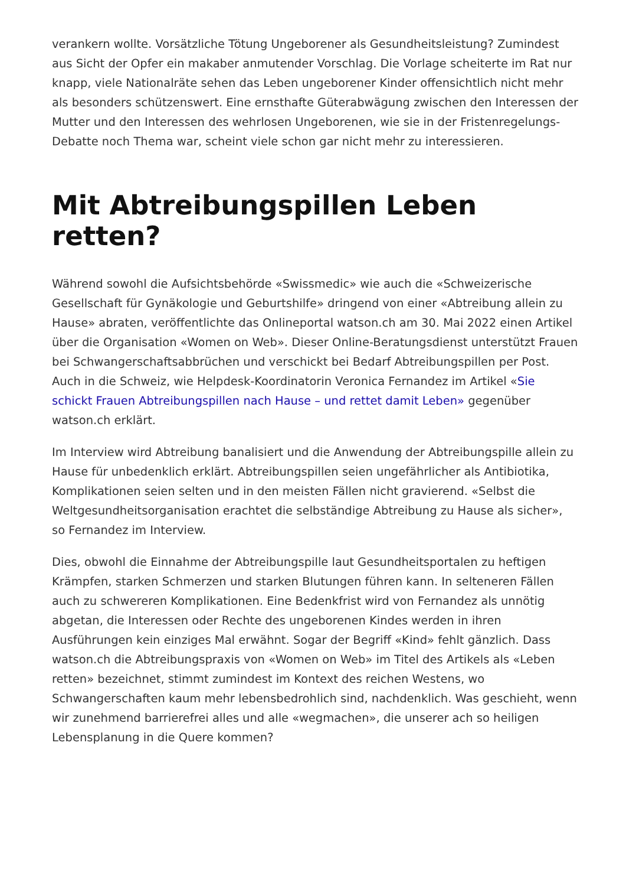verankern wollte. Vorsätzliche Tötung Ungeborener als Gesundheitsleistung? Zumindest aus Sicht der Opfer ein makaber anmutender Vorschlag. Die Vorlage scheiterte im Rat nur knapp, viele Nationalräte sehen das Leben ungeborener Kinder offensichtlich nicht mehr als besonders schützenswert. Eine ernsthafte Güterabwägung zwischen den Interessen der Mutter und den Interessen des wehrlosen Ungeborenen, wie sie in der Fristenregelungs-Debatte noch Thema war, scheint viele schon gar nicht mehr zu interessieren.
Mit Abtreibungspillen Leben retten?
Während sowohl die Aufsichtsbehörde «Swissmedic» wie auch die «Schweizerische Gesellschaft für Gynäkologie und Geburtshilfe» dringend von einer «Abtreibung allein zu Hause» abraten, veröffentlichte das Onlineportal watson.ch am 30. Mai 2022 einen Artikel über die Organisation «Women on Web». Dieser Online-Beratungsdienst unterstützt Frauen bei Schwangerschaftsabbrüchen und verschickt bei Bedarf Abtreibungspillen per Post. Auch in die Schweiz, wie Helpdesk-Koordinatorin Veronica Fernandez im Artikel «Sie schickt Frauen Abtreibungspillen nach Hause – und rettet damit Leben» gegenüber watson.ch erklärt.
Im Interview wird Abtreibung banalisiert und die Anwendung der Abtreibungspille allein zu Hause für unbedenklich erklärt. Abtreibungspillen seien ungefährlicher als Antibiotika, Komplikationen seien selten und in den meisten Fällen nicht gravierend. «Selbst die Weltgesundheitsorganisation erachtet die selbständige Abtreibung zu Hause als sicher», so Fernandez im Interview.
Dies, obwohl die Einnahme der Abtreibungspille laut Gesundheitsportalen zu heftigen Krämpfen, starken Schmerzen und starken Blutungen führen kann. In selteneren Fällen auch zu schwereren Komplikationen. Eine Bedenkfrist wird von Fernandez als unnötig abgetan, die Interessen oder Rechte des ungeborenen Kindes werden in ihren Ausführungen kein einziges Mal erwähnt. Sogar der Begriff «Kind» fehlt gänzlich. Dass watson.ch die Abtreibungspraxis von «Women on Web» im Titel des Artikels als «Leben retten» bezeichnet, stimmt zumindest im Kontext des reichen Westens, wo Schwangerschaften kaum mehr lebensbedrohlich sind, nachdenklich. Was geschieht, wenn wir zunehmend barrierefrei alles und alle «wegmachen», die unserer ach so heiligen Lebensplanung in die Quere kommen?